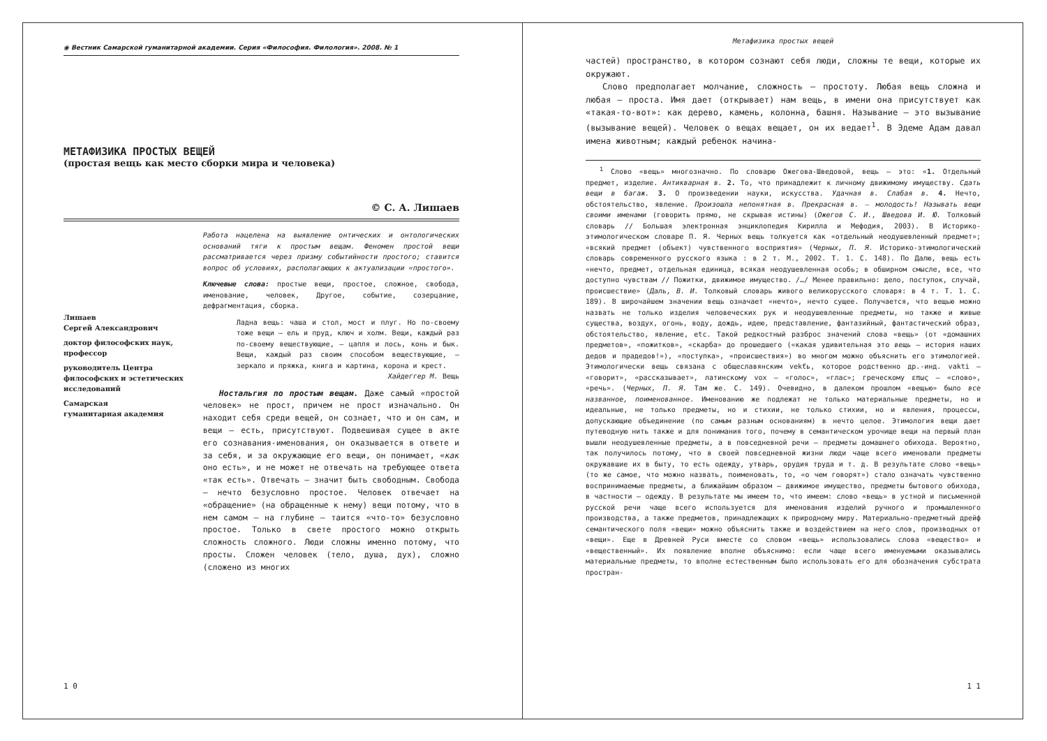◉ Вестник Самарской гуманитарной академии. Серия «Философия. Филология». 2008. № 1
МЕТАФИЗИКА ПРОСТЫХ ВЕЩЕЙ
(простая вещь как место сборки мира и человека)
© С. А. Лишаев
Лишаев
Сергей Александрович
доктор философских наук, профессор
руководитель Центра философских и эстетических исследований
Самарская
гуманитарная академия
Работа нацелена на выявление онтических и онтологических оснований тяги к простым вещам. Феномен простой вещи рассматривается через призму событийности простого; ставится вопрос об условиях, располагающих к актуализации «простого».
Ключевые слова: простые вещи, простое, сложное, свобода, именование, человек, Другое, событие, созерцание, дефрагментация, сборка.
Ладна вещь: чаша и стол, мост и плуг. Но по-своему тоже вещи — ель и пруд, ключ и холм. Вещи, каждый раз по-своему веществующие, — цапля и лось, конь и бык. Вещи, каждый раз своим способом веществующие, — зеркало и пряжка, книга и картина, корона и крест.
Хайдеггер М. Вещь
Ностальгия по простым вещам. Даже самый «простой человек» не прост, причем не прост изначально. Он находит себя среди вещей, он сознает, что и он сам, и вещи — есть, присутствуют. Подвешивая сущее в акте его сознавания-именования, он оказывается в ответе и за себя, и за окружающие его вещи, он понимает, «как оно есть», и не может не отвечать на требующее ответа «так есть». Отвечать — значит быть свободным. Свобода — нечто безусловно простое. Человек отвечает на «обращение» (на обращенные к нему) вещи потому, что в нем самом — на глубине — таится «что-то» безусловно простое. Только в свете простого можно открыть сложность сложного. Люди сложны именно потому, что просты. Сложен человек (тело, душа, дух), сложно (сложено из многих
1 0
Метафизика простых вещей
частей) пространство, в котором сознают себя люди, сложны те вещи, которые их окружают.
Слово предполагает молчание, сложность — простоту. Любая вещь сложна и любая — проста. Имя дает (открывает) нам вещь, в имени она присутствует как «такая-то-вот»: как дерево, камень, колонна, башня. Называние — это вызывание (вызывание вещей). Человек о вещах вещает, он их ведает<sup>1</sup>. В Эдеме Адам давал имена животным; каждый ребенок начина-
<sup>1</sup> Слово «вещь» многозначно. По словарю Ожегова-Шведовой, вещь — это: «1. Отдельный предмет, изделие. Антикварная в. 2. То, что принадлежит к личному движимому имуществу. Сдать вещи в багаж. 3. О произведении науки, искусства. Удачная в. Слабая в. 4. Нечто, обстоятельство, явление. Произошла непонятная в. Прекрасная в. — молодость! Называть вещи своими именами (говорить прямо, не скрывая истины) (Ожегов С. И., Шведова И. Ю. Толковый словарь // Большая электронная энциклопедия Кирилла и Мефодия, 2003). В Историко-этимологическом словаре П. Я. Черных вещь толкуется как «отдельный неодушевленный предмет»; «всякий предмет (объект) чувственного восприятия» (Черных, П. Я. Историко-этимологический словарь современного русского языка : в 2 т. М., 2002. Т. 1. С. 148). По Далю, вещь есть «нечто, предмет, отдельная единица, всякая неодушевленная особь; в обширном смысле, все, что доступно чувствам // Пожитки, движимое имущество. /…/ Менее правильно: дело, поступок, случай, происшествие» (Даль, В. И. Толковый словарь живого великорусского словаря: в 4 т. Т. 1. С. 189). В широчайшем значении вещь означает «нечто», нечто сущее. Получается, что вещью можно назвать не только изделия человеческих рук и неодушевленные предметы, но также и живые существа, воздух, огонь, воду, дождь, идею, представление, фантазийный, фантастический образ, обстоятельство, явление, etc. Такой редкостный разброс значений слова «вещь» (от «домашних предметов», «пожитков», «скарба» до прошедшего («какая удивительная это вещь — история наших дедов и прадедов!»), «поступка», «происшествия») во многом можно объяснить его этимологией. Этимологически вещь связана с общеславянским vekťь, которое родственно др.-инд. vakti — «говорит», «рассказывает», латинскому vox — «голос», «глас»; греческому επως — «слово», «речь». (Черных, П. Я. Там же. С. 149). Очевидно, в далеком прошлом «вещью» было все названное, поименованное. Именованию же подлежат не только материальные предметы, но и идеальные, не только предметы, но и стихии, не только стихии, но и явления, процессы, допускающие объединение (по самым разным основаниям) в нечто целое. Этимология вещи дает путеводную нить также и для понимания того, почему в семантическом урочище вещи на первый план вышли неодушевленные предметы, а в повседневной речи — предметы домашнего обихода. Вероятно, так получилось потому, что в своей повседневной жизни люди чаще всего именовали предметы окружавшие их в быту, то есть одежду, утварь, орудия труда и т. д. В результате слово «вещь» (то же самое, что можно назвать, поименовать, то, «о чем говорят») стало означать чувственно воспринимаемые предметы, а ближайшим образом — движимое имущество, предметы бытового обихода, в частности — одежду. В результате мы имеем то, что имеем: слово «вещь» в устной и письменной русской речи чаще всего используется для именования изделий ручного и промышленного производства, а также предметов, принадлежащих к природному миру. Материально-предметный дрейф семантического поля «вещи» можно объяснить также и воздействием на него слов, производных от «вещи». Еще в Древней Руси вместе со словом «вещь» использовались слова «вещество» и «вещественный». Их появление вполне объяснимо: если чаще всего именуемыми оказывались материальные предметы, то вполне естественным было использовать его для обозначения субстрата простран-
1 1